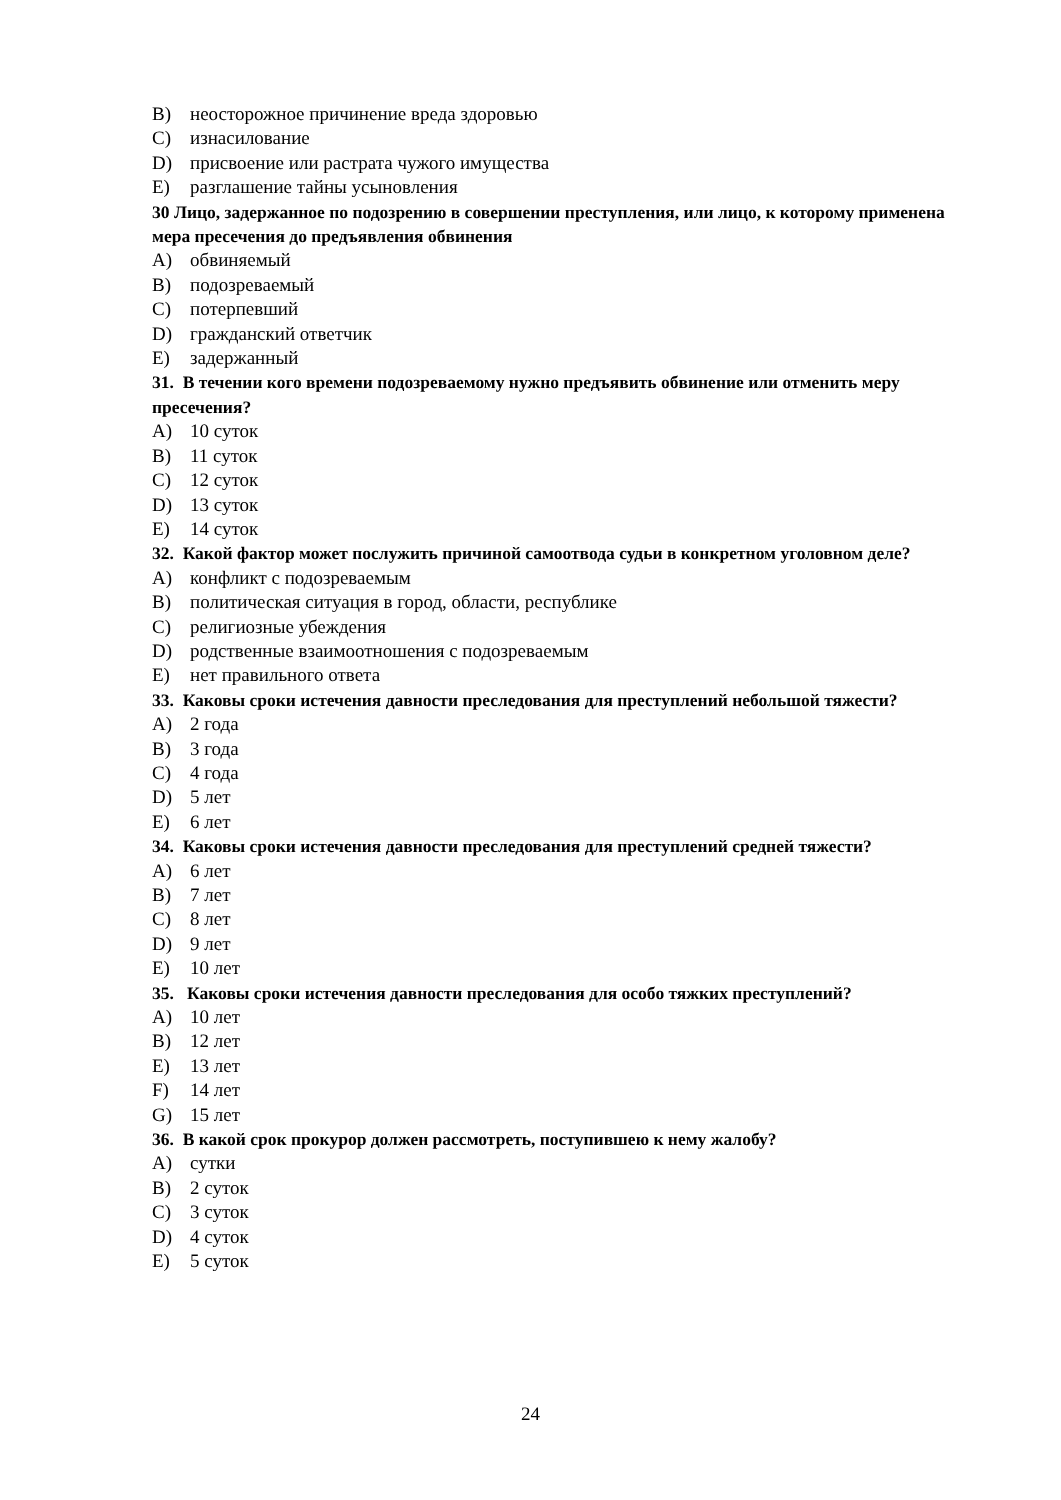B) неосторожное причинение вреда здоровью
C) изнасилование
D) присвоение или растрата чужого имущества
E) разглашение тайны усыновления
30 Лицо, задержанное по подозрению в совершении преступления, или лицо, к которому применена мера пресечения до предъявления обвинения
A) обвиняемый
B) подозреваемый
C) потерпевший
D) гражданский ответчик
E) задержанный
31. В течении кого времени подозреваемому нужно предъявить обвинение или отменить меру пресечения?
A) 10 суток
B) 11 суток
C) 12 суток
D) 13 суток
E) 14 суток
32. Какой фактор может послужить причиной самоотвода судьи в конкретном уголовном деле?
A) конфликт с подозреваемым
B) политическая ситуация в город, области, республике
C) религиозные убеждения
D) родственные взаимоотношения с подозреваемым
E) нет правильного ответа
33. Каковы сроки истечения давности преследования для преступлений небольшой тяжести?
A) 2 года
B) 3 года
C) 4 года
D) 5 лет
E) 6 лет
34. Каковы сроки истечения давности преследования для преступлений средней тяжести?
A) 6 лет
B) 7 лет
C) 8 лет
D) 9 лет
E) 10 лет
35. Каковы сроки истечения давности преследования для особо тяжких преступлений?
A) 10 лет
B) 12 лет
E) 13 лет
F) 14 лет
G) 15 лет
36. В какой срок прокурор должен рассмотреть, поступившею к нему жалобу?
A) сутки
B) 2 суток
C) 3 суток
D) 4 суток
E) 5 суток
24